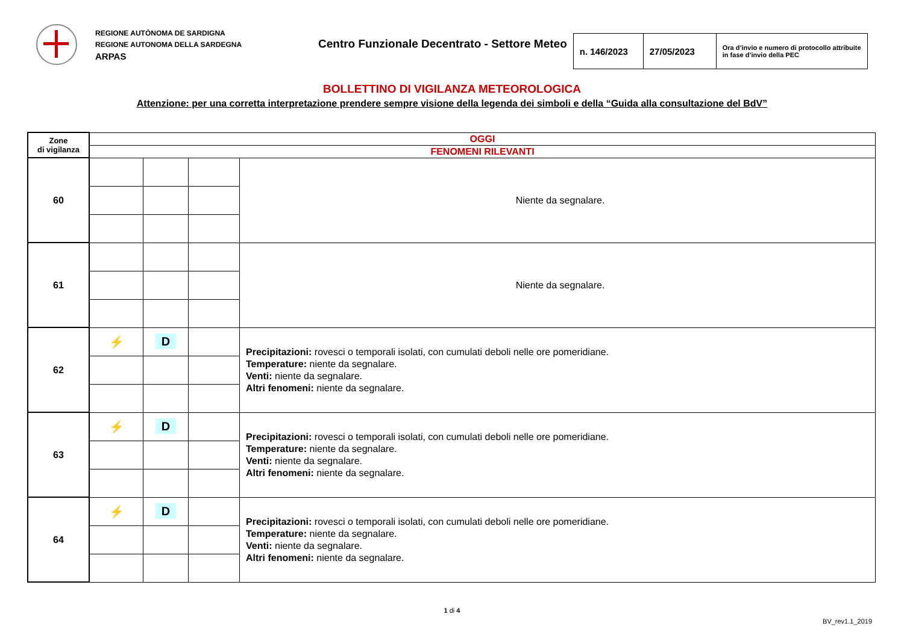REGIONE AUTÒNOMA DE SARDIGNA
REGIONE AUTONOMA DELLA SARDEGNA
ARPAS
Centro Funzionale Decentrato - Settore Meteo
| n. 146/2023 | 27/05/2023 | Ora d’invio e numero di protocollo attribuite in fase d’invio della PEC |
BOLLETTINO DI VIGILANZA METEOROLOGICA
Attenzione: per una corretta interpretazione prendere sempre visione della legenda dei simboli e della “Guida alla consultazione del BdV”
| Zone di vigilanza | OGGI | | | |
| | FENOMENI RILEVANTI | | | |
| 60 | | | | Niente da segnalare. |
| 61 | | | | Niente da segnalare. |
| 62 | ⚡ | D | | Precipitazioni: rovesci o temporali isolati, con cumulati deboli nelle ore pomeridiane. Temperature: niente da segnalare. Venti: niente da segnalare. Altri fenomeni: niente da segnalare. |
| 63 | ⚡ | D | | Precipitazioni: rovesci o temporali isolati, con cumulati deboli nelle ore pomeridiane. Temperature: niente da segnalare. Venti: niente da segnalare. Altri fenomeni: niente da segnalare. |
| 64 | ⚡ | D | | Precipitazioni: rovesci o temporali isolati, con cumulati deboli nelle ore pomeridiane. Temperature: niente da segnalare. Venti: niente da segnalare. Altri fenomeni: niente da segnalare. |
1 di 4
BV_rev1.1_2019